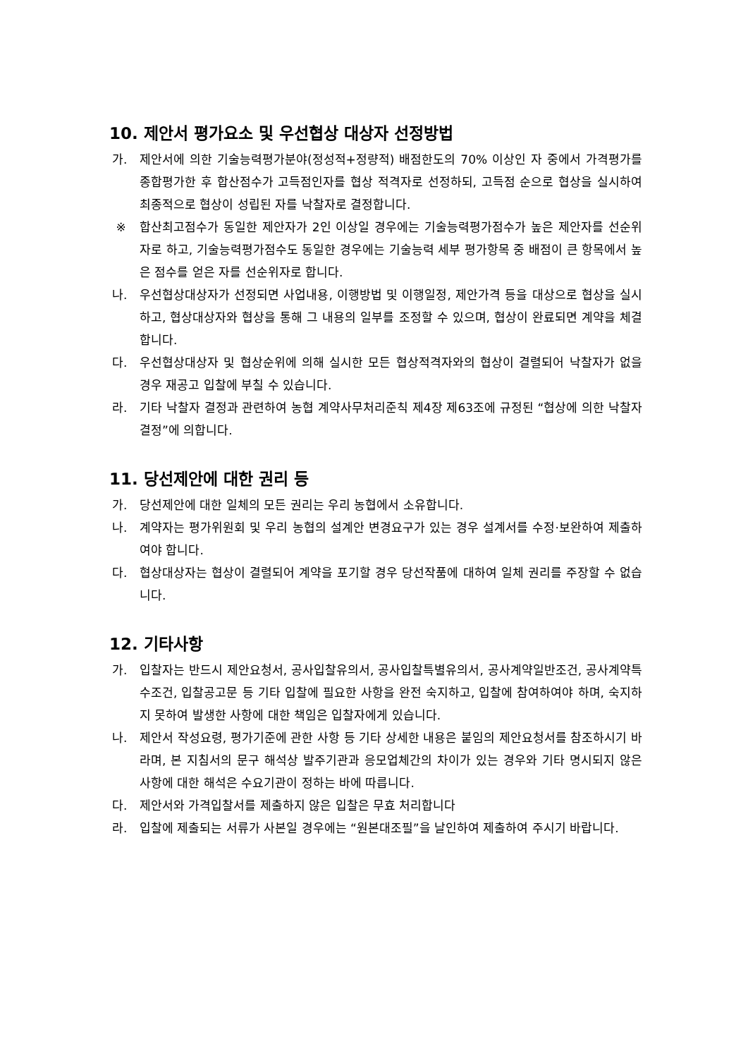10. 제안서 평가요소 및 우선협상 대상자 선정방법
가. 제안서에 의한 기술능력평가분야(정성적+정량적) 배점한도의 70% 이상인 자 중에서 가격평가를 종합평가한 후 합산점수가 고득점인자를 협상 적격자로 선정하되, 고득점 순으로 협상을 실시하여 최종적으로 협상이 성립된 자를 낙찰자로 결정합니다.
※ 합산최고점수가 동일한 제안자가 2인 이상일 경우에는 기술능력평가점수가 높은 제안자를 선순위자로 하고, 기술능력평가점수도 동일한 경우에는 기술능력 세부 평가항목 중 배점이 큰 항목에서 높은 점수를 얻은 자를 선순위자로 합니다.
나. 우선협상대상자가 선정되면 사업내용, 이행방법 및 이행일정, 제안가격 등을 대상으로 협상을 실시하고, 협상대상자와 협상을 통해 그 내용의 일부를 조정할 수 있으며, 협상이 완료되면 계약을 체결합니다.
다. 우선협상대상자 및 협상순위에 의해 실시한 모든 협상적격자와의 협상이 결렬되어 낙찰자가 없을 경우 재공고 입찰에 부칠 수 있습니다.
라. 기타 낙찰자 결정과 관련하여 농협 계약사무처리준칙 제4장 제63조에 규정된 “협상에 의한 낙찰자 결정”에 의합니다.
11. 당선제안에 대한 권리 등
가. 당선제안에 대한 일체의 모든 권리는 우리 농협에서 소유합니다.
나. 계약자는 평가위원회 및 우리 농협의 설계안 변경요구가 있는 경우 설계서를 수정·보완하여 제출하여야 합니다.
다. 협상대상자는 협상이 결렬되어 계약을 포기할 경우 당선작품에 대하여 일체 권리를 주장할 수 없습니다.
12. 기타사항
가. 입찰자는 반드시 제안요청서, 공사입찰유의서, 공사입찰특별유의서, 공사계약일반조건, 공사계약특수조건, 입찰공고문 등 기타 입찰에 필요한 사항을 완전 숙지하고, 입찰에 참여하여야 하며, 숙지하지 못하여 발생한 사항에 대한 책임은 입찰자에게 있습니다.
나. 제안서 작성요령, 평가기준에 관한 사항 등 기타 상세한 내용은 붙임의 제안요청서를 참조하시기 바라며, 본 지침서의 문구 해석상 발주기관과 응모업체간의 차이가 있는 경우와 기타 명시되지 않은 사항에 대한 해석은 수요기관이 정하는 바에 따릅니다.
다. 제안서와 가격입찰서를 제출하지 않은 입찰은 무효 처리합니다
라. 입찰에 제출되는 서류가 사본일 경우에는 “원본대조필”을 날인하여 제출하여 주시기 바랍니다.